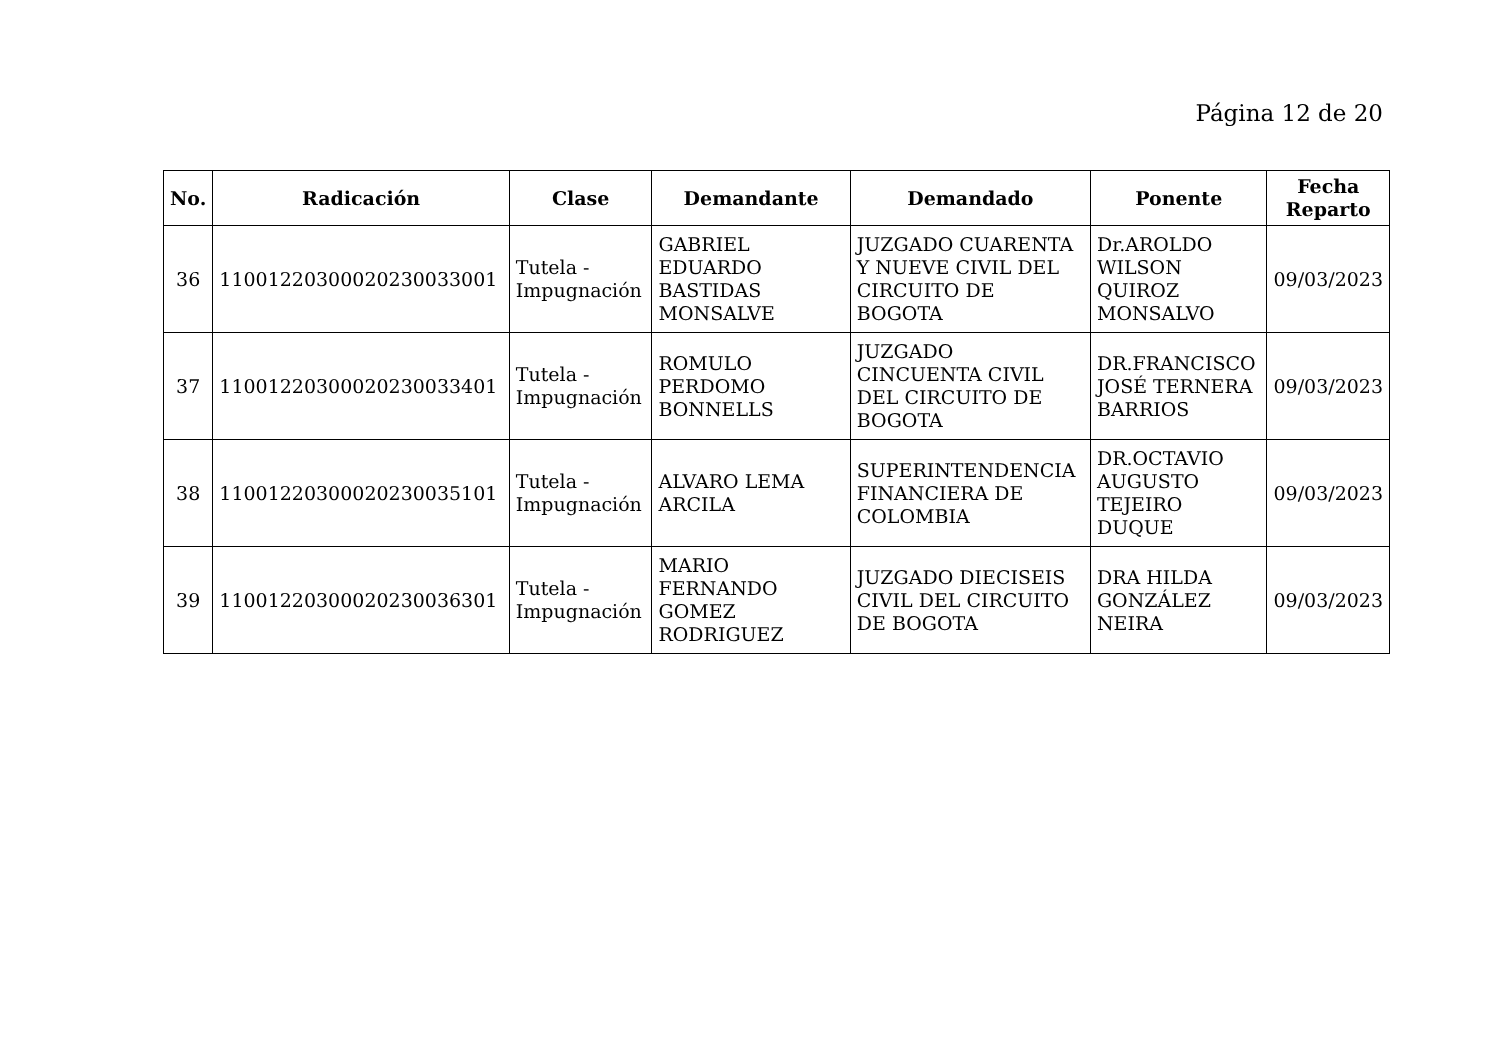Página 12 de 20
| No. | Radicación | Clase | Demandante | Demandado | Ponente | Fecha Reparto |
| --- | --- | --- | --- | --- | --- | --- |
| 36 | 11001220300020230033001 | Tutela - Impugnación | GABRIEL EDUARDO BASTIDAS MONSALVE | JUZGADO CUARENTA Y NUEVE CIVIL DEL CIRCUITO DE BOGOTA | Dr.AROLDO WILSON QUIROZ MONSALVO | 09/03/2023 |
| 37 | 11001220300020230033401 | Tutela - Impugnación | ROMULO PERDOMO BONNELLS | JUZGADO CINCUENTA CIVIL DEL CIRCUITO DE BOGOTA | DR.FRANCISCO JOSÉ TERNERA BARRIOS | 09/03/2023 |
| 38 | 11001220300020230035101 | Tutela - Impugnación | ALVARO LEMA ARCILA | SUPERINTENDENCIA FINANCIERA DE COLOMBIA | DR.OCTAVIO AUGUSTO TEJEIRO DUQUE | 09/03/2023 |
| 39 | 11001220300020230036301 | Tutela - Impugnación | MARIO FERNANDO GOMEZ RODRIGUEZ | JUZGADO DIECISEIS CIVIL DEL CIRCUITO DE BOGOTA | DRA HILDA GONZÁLEZ NEIRA | 09/03/2023 |